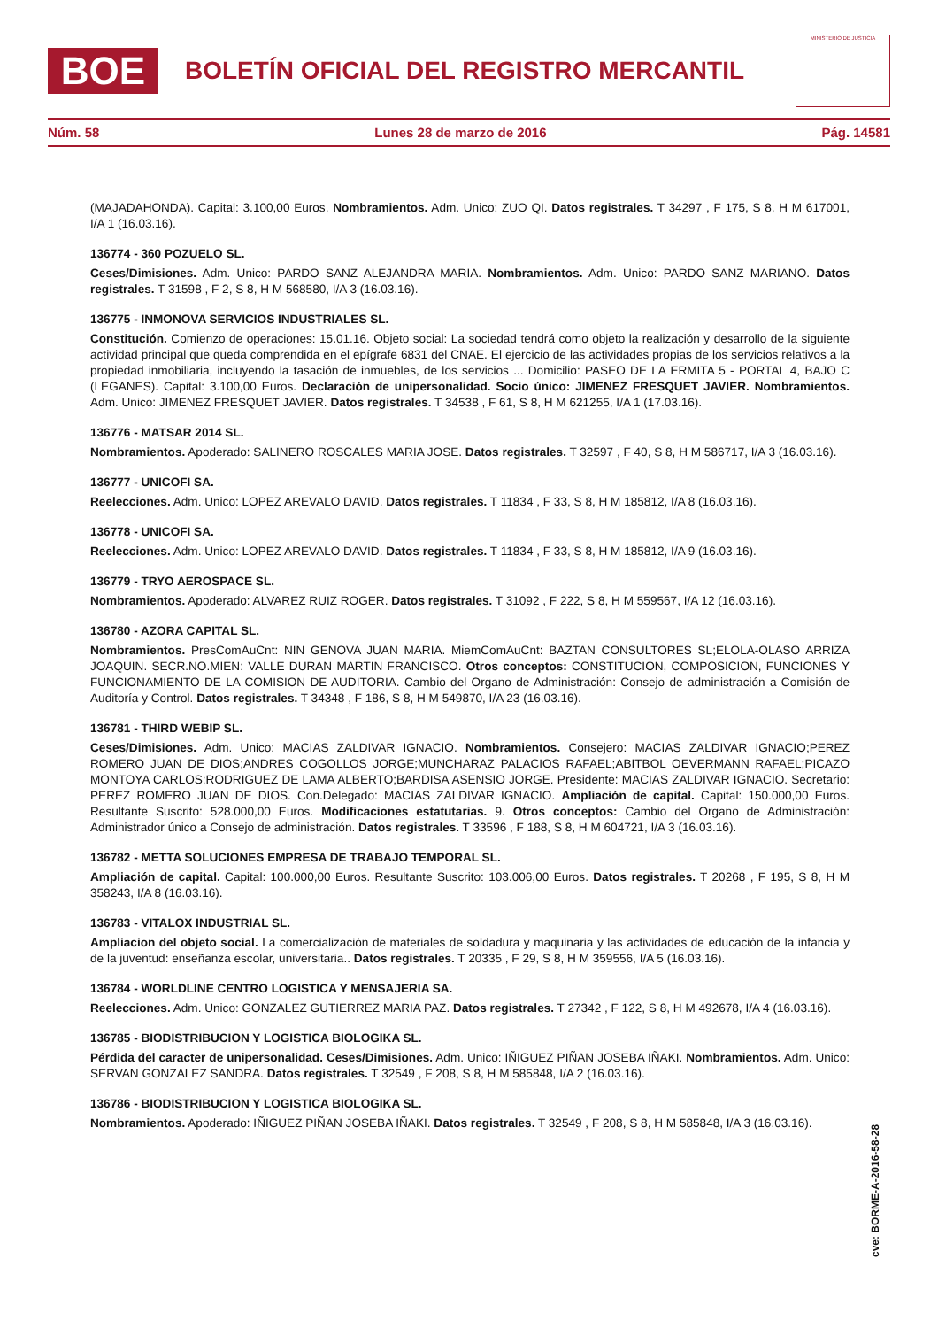BOE
BOLETÍN OFICIAL DEL REGISTRO MERCANTIL
MINISTERIO DE JUSTICIA
Núm. 58 Lunes 28 de marzo de 2016 Pág. 14581
(MAJADAHONDA). Capital: 3.100,00 Euros. Nombramientos. Adm. Unico: ZUO QI. Datos registrales. T 34297 , F 175, S 8, H M 617001, I/A 1 (16.03.16).
136774 - 360 POZUELO SL.
Ceses/Dimisiones. Adm. Unico: PARDO SANZ ALEJANDRA MARIA. Nombramientos. Adm. Unico: PARDO SANZ MARIANO. Datos registrales. T 31598 , F 2, S 8, H M 568580, I/A 3 (16.03.16).
136775 - INMONOVA SERVICIOS INDUSTRIALES SL.
Constitución. Comienzo de operaciones: 15.01.16. Objeto social: La sociedad tendrá como objeto la realización y desarrollo de la siguiente actividad principal que queda comprendida en el epígrafe 6831 del CNAE. El ejercicio de las actividades propias de los servicios relativos a la propiedad inmobiliaria, incluyendo la tasación de inmuebles, de los servicios ... Domicilio: PASEO DE LA ERMITA 5 - PORTAL 4, BAJO C (LEGANES). Capital: 3.100,00 Euros. Declaración de unipersonalidad. Socio único: JIMENEZ FRESQUET JAVIER. Nombramientos. Adm. Unico: JIMENEZ FRESQUET JAVIER. Datos registrales. T 34538 , F 61, S 8, H M 621255, I/A 1 (17.03.16).
136776 - MATSAR 2014 SL.
Nombramientos. Apoderado: SALINERO ROSCALES MARIA JOSE. Datos registrales. T 32597 , F 40, S 8, H M 586717, I/A 3 (16.03.16).
136777 - UNICOFI SA.
Reelecciones. Adm. Unico: LOPEZ AREVALO DAVID. Datos registrales. T 11834 , F 33, S 8, H M 185812, I/A 8 (16.03.16).
136778 - UNICOFI SA.
Reelecciones. Adm. Unico: LOPEZ AREVALO DAVID. Datos registrales. T 11834 , F 33, S 8, H M 185812, I/A 9 (16.03.16).
136779 - TRYO AEROSPACE SL.
Nombramientos. Apoderado: ALVAREZ RUIZ ROGER. Datos registrales. T 31092 , F 222, S 8, H M 559567, I/A 12 (16.03.16).
136780 - AZORA CAPITAL SL.
Nombramientos. PresComAuCnt: NIN GENOVA JUAN MARIA. MiemComAuCnt: BAZTAN CONSULTORES SL;ELOLA-OLASO ARRIZA JOAQUIN. SECR.NO.MIEN: VALLE DURAN MARTIN FRANCISCO. Otros conceptos: CONSTITUCION, COMPOSICION, FUNCIONES Y FUNCIONAMIENTO DE LA COMISION DE AUDITORIA. Cambio del Organo de Administración: Consejo de administración a Comisión de Auditoría y Control. Datos registrales. T 34348 , F 186, S 8, H M 549870, I/A 23 (16.03.16).
136781 - THIRD WEBIP SL.
Ceses/Dimisiones. Adm. Unico: MACIAS ZALDIVAR IGNACIO. Nombramientos. Consejero: MACIAS ZALDIVAR IGNACIO;PEREZ ROMERO JUAN DE DIOS;ANDRES COGOLLOS JORGE;MUNCHARAZ PALACIOS RAFAEL;ABITBOL OEVERMANN RAFAEL;PICAZO MONTOYA CARLOS;RODRIGUEZ DE LAMA ALBERTO;BARDISA ASENSIO JORGE. Presidente: MACIAS ZALDIVAR IGNACIO. Secretario: PEREZ ROMERO JUAN DE DIOS. Con.Delegado: MACIAS ZALDIVAR IGNACIO. Ampliación de capital. Capital: 150.000,00 Euros. Resultante Suscrito: 528.000,00 Euros. Modificaciones estatutarias. 9. Otros conceptos: Cambio del Organo de Administración: Administrador único a Consejo de administración. Datos registrales. T 33596 , F 188, S 8, H M 604721, I/A 3 (16.03.16).
136782 - METTA SOLUCIONES EMPRESA DE TRABAJO TEMPORAL SL.
Ampliación de capital. Capital: 100.000,00 Euros. Resultante Suscrito: 103.006,00 Euros. Datos registrales. T 20268 , F 195, S 8, H M 358243, I/A 8 (16.03.16).
136783 - VITALOX INDUSTRIAL SL.
Ampliacion del objeto social. La comercialización de materiales de soldadura y maquinaria y las actividades de educación de la infancia y de la juventud: enseñanza escolar, universitaria.. Datos registrales. T 20335 , F 29, S 8, H M 359556, I/A 5 (16.03.16).
136784 - WORLDLINE CENTRO LOGISTICA Y MENSAJERIA SA.
Reelecciones. Adm. Unico: GONZALEZ GUTIERREZ MARIA PAZ. Datos registrales. T 27342 , F 122, S 8, H M 492678, I/A 4 (16.03.16).
136785 - BIODISTRIBUCION Y LOGISTICA BIOLOGIKA SL.
Pérdida del caracter de unipersonalidad. Ceses/Dimisiones. Adm. Unico: IÑIGUEZ PIÑAN JOSEBA IÑAKI. Nombramientos. Adm. Unico: SERVAN GONZALEZ SANDRA. Datos registrales. T 32549 , F 208, S 8, H M 585848, I/A 2 (16.03.16).
136786 - BIODISTRIBUCION Y LOGISTICA BIOLOGIKA SL.
Nombramientos. Apoderado: IÑIGUEZ PIÑAN JOSEBA IÑAKI. Datos registrales. T 32549 , F 208, S 8, H M 585848, I/A 3 (16.03.16).
cve: BORME-A-2016-58-28